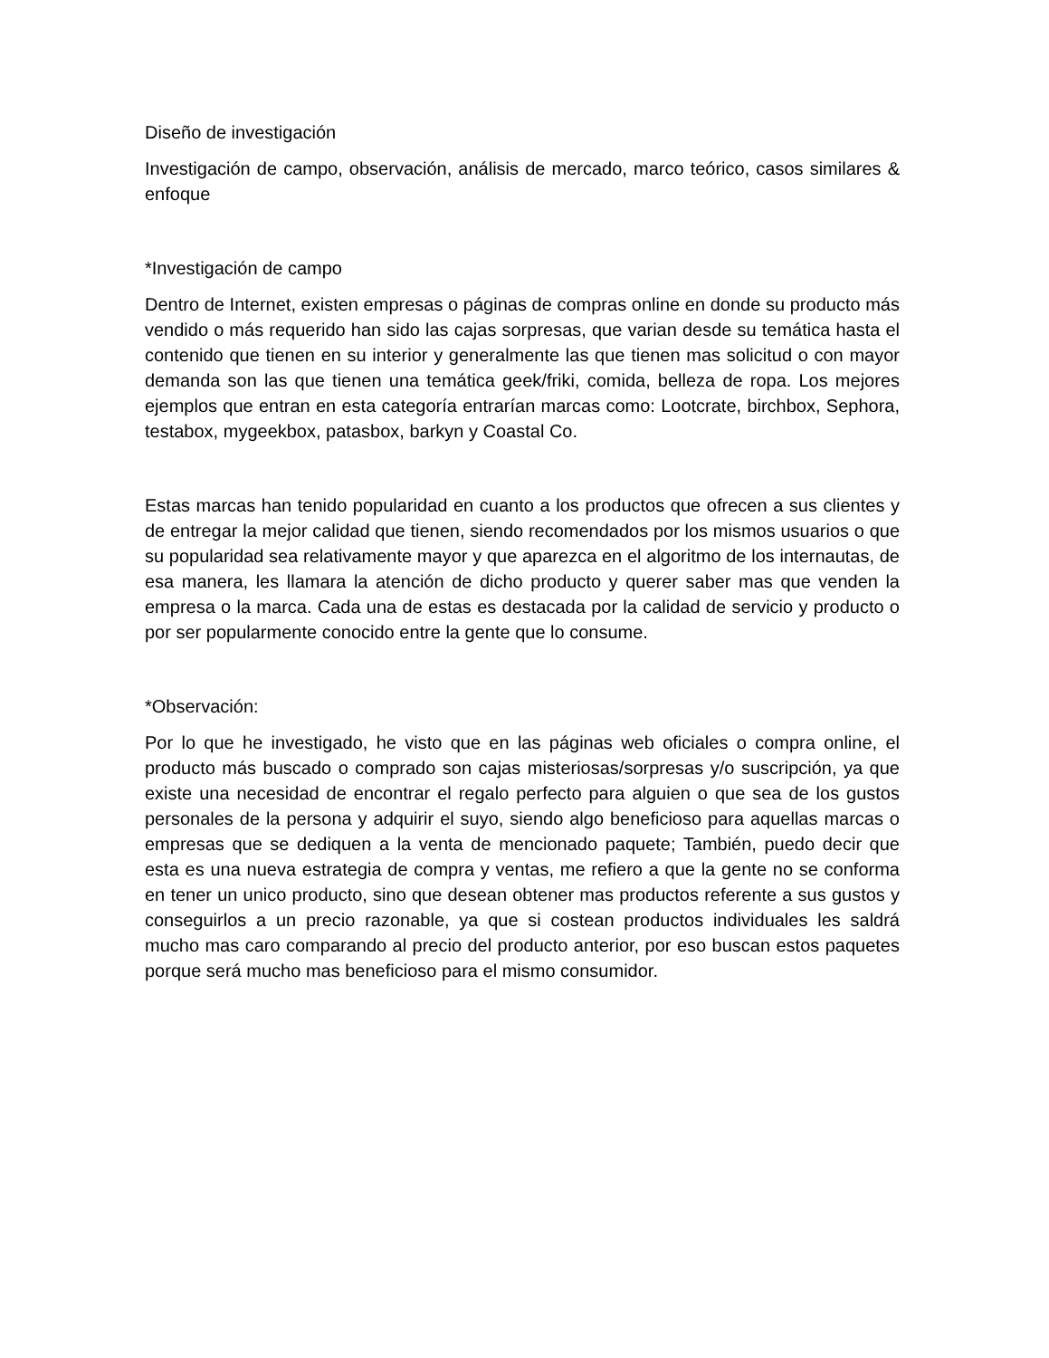Diseño de investigación
Investigación de campo, observación, análisis de mercado, marco teórico, casos similares & enfoque
*Investigación de campo
Dentro de Internet, existen empresas o páginas de compras online en donde su producto más vendido o más requerido han sido las cajas sorpresas, que varian desde su temática hasta el contenido que tienen en su interior y generalmente las que tienen mas solicitud o con mayor demanda son las que tienen una temática geek/friki, comida, belleza de ropa. Los mejores ejemplos que entran en esta categoría entrarían marcas como: Lootcrate, birchbox, Sephora, testabox, mygeekbox, patasbox, barkyn y Coastal Co.
Estas marcas han tenido popularidad en cuanto a los productos que ofrecen a sus clientes y de entregar la mejor calidad que tienen, siendo recomendados por los mismos usuarios o que su popularidad sea relativamente mayor y que aparezca en el algoritmo de los internautas, de esa manera, les llamara la atención de dicho producto y querer saber mas que venden la empresa o la marca. Cada una de estas es destacada por la calidad de servicio y producto o por ser popularmente conocido entre la gente que lo consume.
*Observación:
Por lo que he investigado, he visto que en las páginas web oficiales o compra online, el producto más buscado o comprado son cajas misteriosas/sorpresas y/o suscripción, ya que existe una necesidad de encontrar el regalo perfecto para alguien o que sea de los gustos personales de la persona y adquirir el suyo, siendo algo beneficioso para aquellas marcas o empresas que se dediquen a la venta de mencionado paquete; También, puedo decir que esta es una nueva estrategia de compra y ventas, me refiero a que la gente no se conforma en tener un unico producto, sino que desean obtener mas productos referente a sus gustos y conseguirlos a un precio razonable, ya que si costean productos individuales les saldrá mucho mas caro comparando al precio del producto anterior, por eso buscan estos paquetes porque será mucho mas beneficioso para el mismo consumidor.